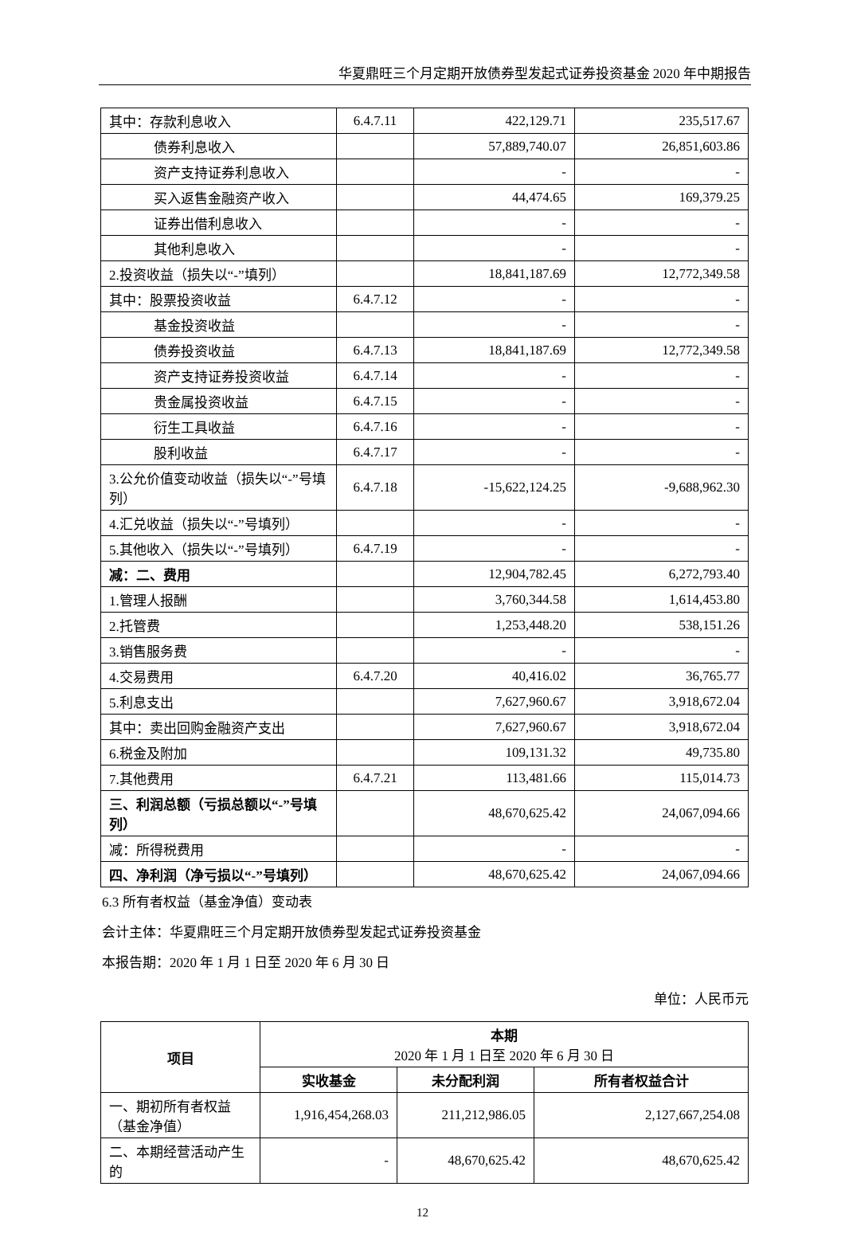华夏鼎旺三个月定期开放债券型发起式证券投资基金 2020 年中期报告
| 其中：存款利息收入 | 6.4.7.11 | 422,129.71 | 235,517.67 |
| 债券利息收入 | | 57,889,740.07 | 26,851,603.86 |
| 资产支持证券利息收入 | | - | - |
| 买入返售金融资产收入 | | 44,474.65 | 169,379.25 |
| 证券出借利息收入 | | - | - |
| 其他利息收入 | | - | - |
| 2.投资收益（损失以“-”填列） | | 18,841,187.69 | 12,772,349.58 |
| 其中：股票投资收益 | 6.4.7.12 | - | - |
| 基金投资收益 | | - | - |
| 债券投资收益 | 6.4.7.13 | 18,841,187.69 | 12,772,349.58 |
| 资产支持证券投资收益 | 6.4.7.14 | - | - |
| 贵金属投资收益 | 6.4.7.15 | - | - |
| 衍生工具收益 | 6.4.7.16 | - | - |
| 股利收益 | 6.4.7.17 | - | - |
| 3.公允价值变动收益（损失以“-”号填列） | 6.4.7.18 | -15,622,124.25 | -9,688,962.30 |
| 4.汇兑收益（损失以“-”号填列） | | - | - |
| 5.其他收入（损失以“-”号填列） | 6.4.7.19 | - | - |
| 减：二、费用 | | 12,904,782.45 | 6,272,793.40 |
| 1.管理人报酬 | | 3,760,344.58 | 1,614,453.80 |
| 2.托管费 | | 1,253,448.20 | 538,151.26 |
| 3.销售服务费 | | - | - |
| 4.交易费用 | 6.4.7.20 | 40,416.02 | 36,765.77 |
| 5.利息支出 | | 7,627,960.67 | 3,918,672.04 |
| 其中：卖出回购金融资产支出 | | 7,627,960.67 | 3,918,672.04 |
| 6.税金及附加 | | 109,131.32 | 49,735.80 |
| 7.其他费用 | 6.4.7.21 | 113,481.66 | 115,014.73 |
| 三、利润总额（亏损总额以“-”号填列） | | 48,670,625.42 | 24,067,094.66 |
| 减：所得税费用 | | - | - |
| 四、净利润（净亏损以“-”号填列） | | 48,670,625.42 | 24,067,094.66 |
6.3 所有者权益（基金净值）变动表
会计主体：华夏鼎旺三个月定期开放债券型发起式证券投资基金
本报告期：2020 年 1 月 1 日至 2020 年 6 月 30 日
单位：人民币元
| 项目 | 本期 2020 年 1 月 1 日至 2020 年 6 月 30 日 | | |
| --- | --- | --- | --- |
| | 实收基金 | 未分配利润 | 所有者权益合计 |
| 一、期初所有者权益（基金净值） | 1,916,454,268.03 | 211,212,986.05 | 2,127,667,254.08 |
| 二、本期经营活动产生的 | - | 48,670,625.42 | 48,670,625.42 |
12